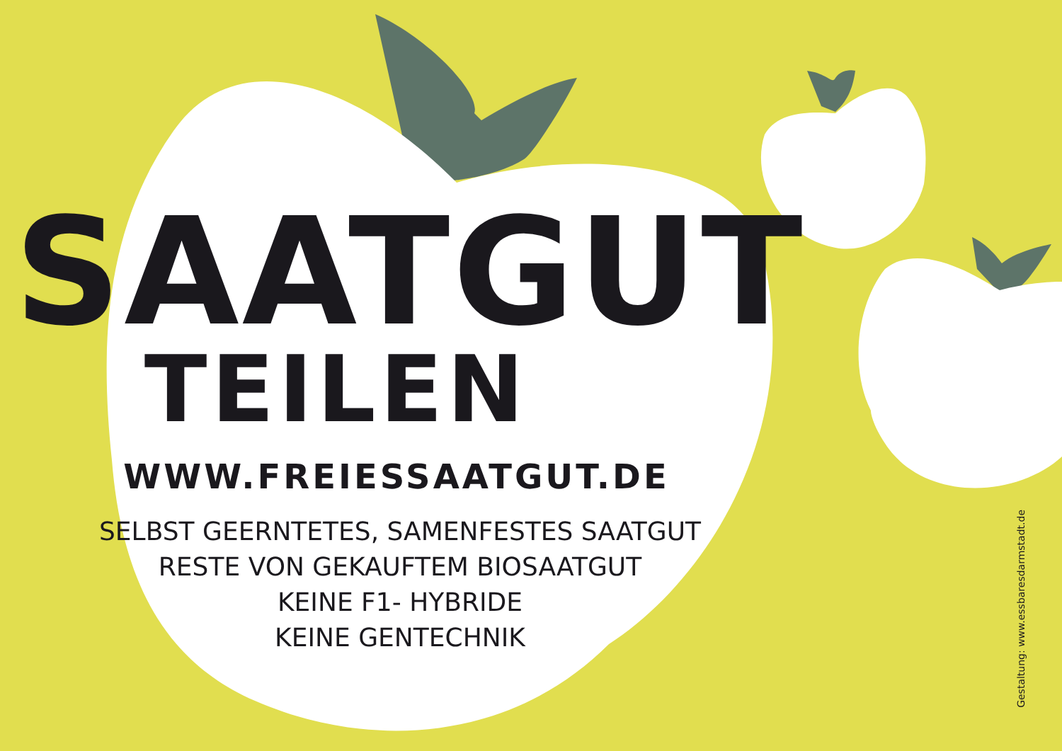SAATGUT
TEILEN
WWW.FREIESSAATGUT.DE
SELBST GEERNTETES, SAMENFESTES SAATGUT
RESTE VON GEKAUFTEM BIOSAATGUT
KEINE F1- HYBRIDE
KEINE GENTECHNIK
Gestaltung: www.essbaresdarmstadt.de